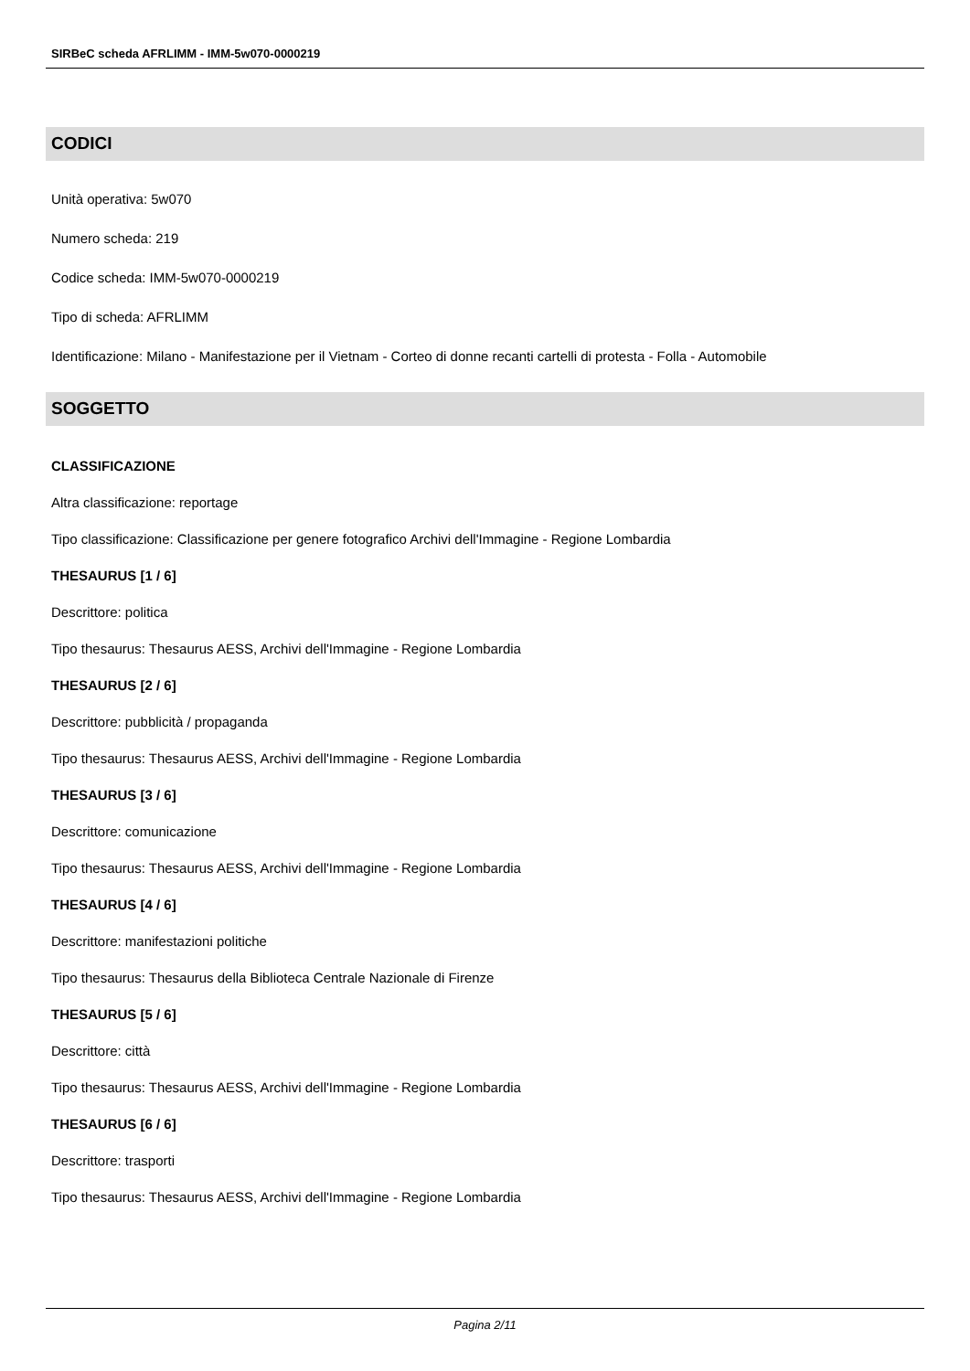SIRBeC scheda AFRLIMM - IMM-5w070-0000219
CODICI
Unità operativa: 5w070
Numero scheda: 219
Codice scheda: IMM-5w070-0000219
Tipo di scheda: AFRLIMM
Identificazione: Milano - Manifestazione per il Vietnam - Corteo di donne recanti cartelli di protesta - Folla - Automobile
SOGGETTO
CLASSIFICAZIONE
Altra classificazione: reportage
Tipo classificazione: Classificazione per genere fotografico Archivi dell'Immagine - Regione Lombardia
THESAURUS [1 / 6]
Descrittore: politica
Tipo thesaurus: Thesaurus AESS, Archivi dell'Immagine - Regione Lombardia
THESAURUS [2 / 6]
Descrittore: pubblicità / propaganda
Tipo thesaurus: Thesaurus AESS, Archivi dell'Immagine - Regione Lombardia
THESAURUS [3 / 6]
Descrittore: comunicazione
Tipo thesaurus: Thesaurus AESS, Archivi dell'Immagine - Regione Lombardia
THESAURUS [4 / 6]
Descrittore: manifestazioni politiche
Tipo thesaurus: Thesaurus della Biblioteca Centrale Nazionale di Firenze
THESAURUS [5 / 6]
Descrittore: città
Tipo thesaurus: Thesaurus AESS, Archivi dell'Immagine - Regione Lombardia
THESAURUS [6 / 6]
Descrittore: trasporti
Tipo thesaurus: Thesaurus AESS, Archivi dell'Immagine - Regione Lombardia
Pagina 2/11